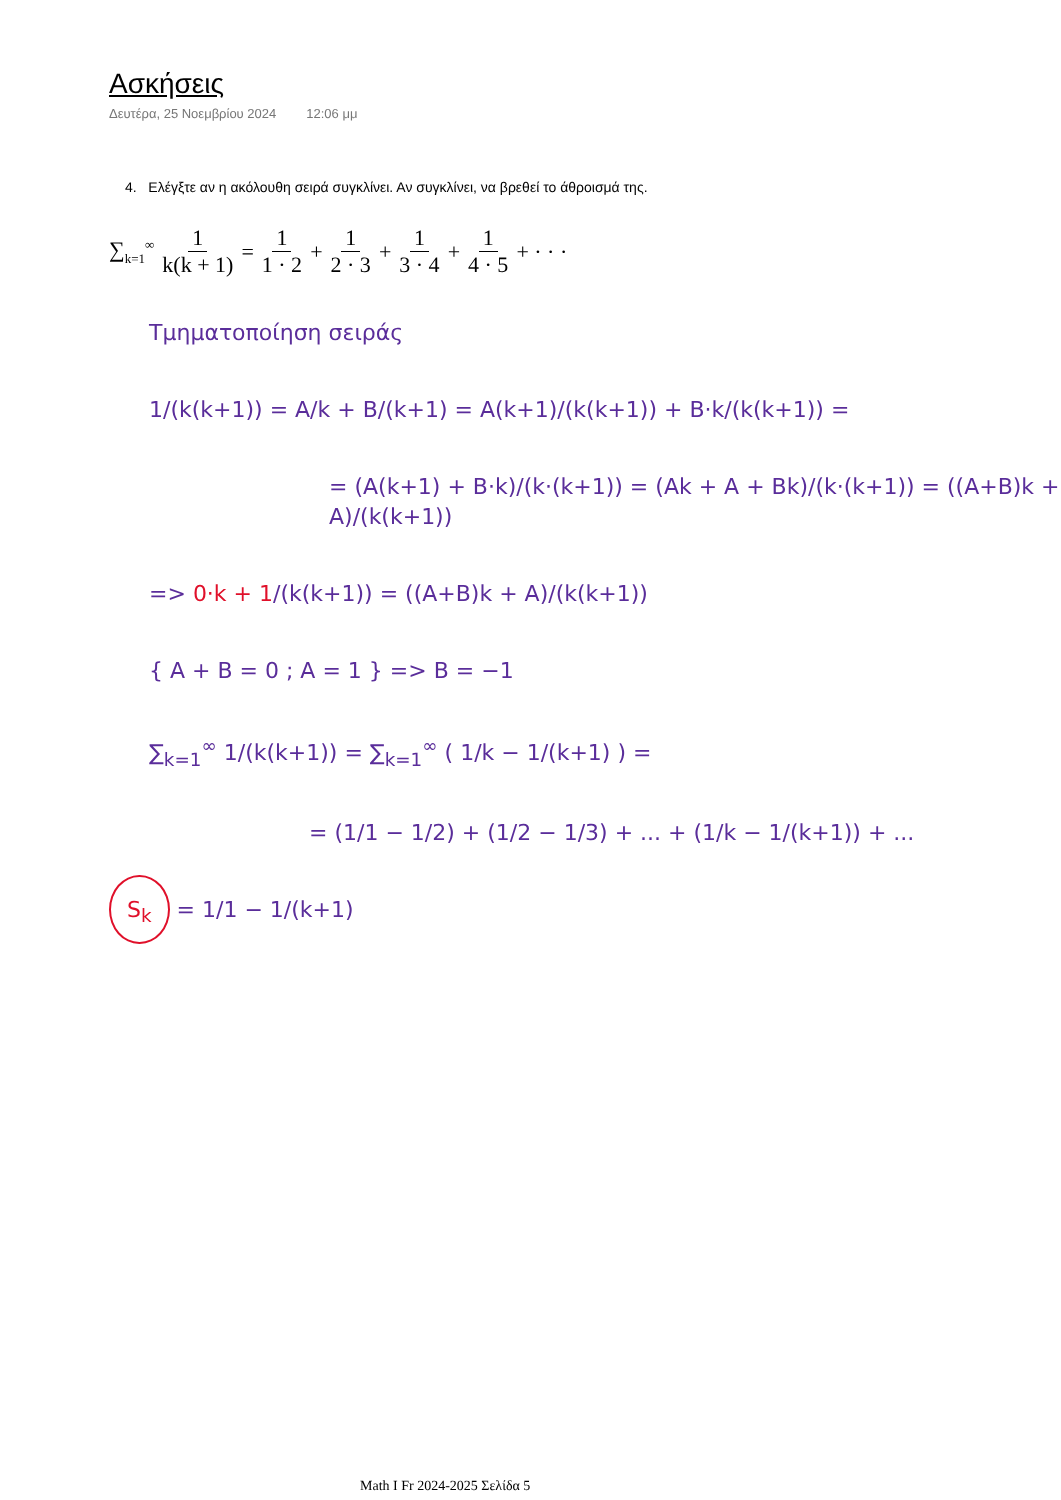Ασκήσεις
Δευτέρα, 25 Νοεμβρίου 2024 12:06 μμ
4. Ελέγξτε αν η ακόλουθη σειρά συγκλίνει. Αν συγκλίνει, να βρεθεί το άθροισμά της.
∑<sub>k=1</sub><sup>∞</sup> 1 k(k + 1) = 1 1 · 2 + 1 2 · 3 + 1 3 · 4 + 1 4 · 5 + · · ·
Τμηματοποίηση σειράς
1/(k(k+1)) = A/k + B/(k+1) = A(k+1)/(k(k+1)) + B·k/(k(k+1)) =
= (A(k+1) + B·k)/(k·(k+1)) = (Ak + A + Bk)/(k·(k+1)) = ((A+B)k + A)/(k(k+1))
=> 0·k + 1/(k(k+1)) = ((A+B)k + A)/(k(k+1))
{ A + B = 0 ; A = 1 } => B = −1
∑<sub>k=1</sub><sup>∞</sup> 1/(k(k+1)) = ∑<sub>k=1</sub><sup>∞</sup> ( 1/k − 1/(k+1) ) =
= (1/1 − 1/2) + (1/2 − 1/3) + ... + (1/k − 1/(k+1)) + ...
S<sub>k</sub> = 1/1 − 1/(k+1)
Math I Fr 2024-2025 Σελίδα 5